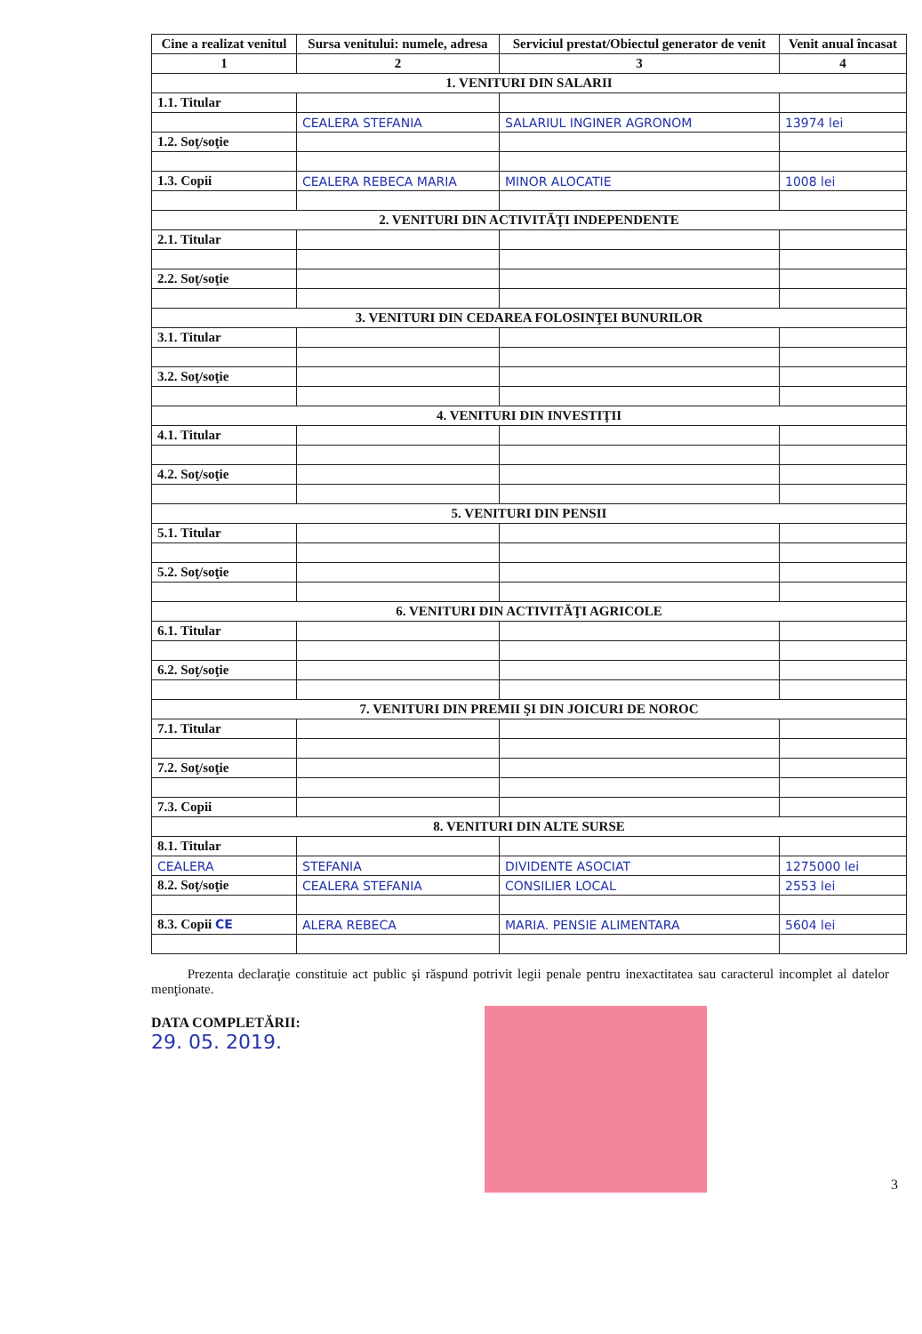| Cine a realizat venitul | Sursa venitului: numele, adresa | Serviciul prestat/Obiectul generator de venit | Venit anual încasat |
| --- | --- | --- | --- |
| 1 | 2 | 3 | 4 |
| 1. VENITURI DIN SALARII | | | |
| 1.1. Titular | | | |
| | CEALERA STEFANIA | SALARIUL INGINER AGRONOM | 13974 lei |
| 1.2. Soţ/soţie | | | |
| 1.3. Copii | CEALERA REBECA MARIA | MINOR ALOCATIE | 1008 lei |
| 2. VENITURI DIN ACTIVITĂŢI INDEPENDENTE | | | |
| 2.1. Titular | | | |
| 2.2. Soţ/soţie | | | |
| 3. VENITURI DIN CEDAREA FOLOSINŢEI BUNURILOR | | | |
| 3.1. Titular | | | |
| 3.2. Soţ/soţie | | | |
| 4. VENITURI DIN INVESTIŢII | | | |
| 4.1. Titular | | | |
| 4.2. Soţ/soţie | | | |
| 5. VENITURI DIN PENSII | | | |
| 5.1. Titular | | | |
| 5.2. Soţ/soţie | | | |
| 6. VENITURI DIN ACTIVITĂŢI AGRICOLE | | | |
| 6.1. Titular | | | |
| 6.2. Soţ/soţie | | | |
| 7. VENITURI DIN PREMII ŞI DIN JOICURI DE NOROC | | | |
| 7.1. Titular | | | |
| 7.2. Soţ/soţie | | | |
| 7.3. Copii | | | |
| 8. VENITURI DIN ALTE SURSE | | | |
| 8.1. Titular | | | |
| CEALERA | STEFANIA | DIVIDENTE ASOCIAT | 1275000 lei |
| 8.2. Soţ/soţie | CEALERA STEFANIA | CONSILIER LOCAL | 2553 lei |
| 8.3. Copii CE | ALERA REBECA | MARIA. PENSIE ALIMENTARA | 5604 lei |
Prezenta declaraţie constituie act public şi răspund potrivit legii penale pentru inexactitatea sau caracterul incomplet al datelor menţionate.
DATA COMPLETĂRII:
29. 05. 2019.
3